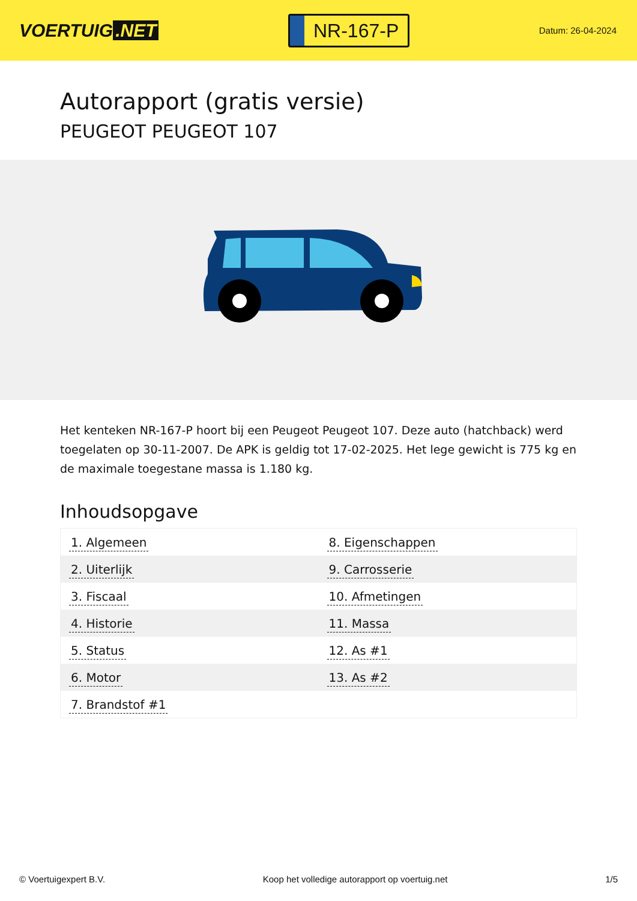VOERTUIG.NET
NR-167-P
Datum: 26-04-2024
Autorapport (gratis versie)
PEUGEOT PEUGEOT 107
Het kenteken NR-167-P hoort bij een Peugeot Peugeot 107. Deze auto (hatchback) werd toegelaten op 30-11-2007. De APK is geldig tot 17-02-2025. Het lege gewicht is 775 kg en de maximale toegestane massa is 1.180 kg.
Inhoudsopgave
| 1. Algemeen | 8. Eigenschappen |
| 2. Uiterlijk | 9. Carrosserie |
| 3. Fiscaal | 10. Afmetingen |
| 4. Historie | 11. Massa |
| 5. Status | 12. As #1 |
| 6. Motor | 13. As #2 |
| 7. Brandstof #1 | |
© Voertuigexpert B.V. Koop het volledige autorapport op voertuig.net
1/5